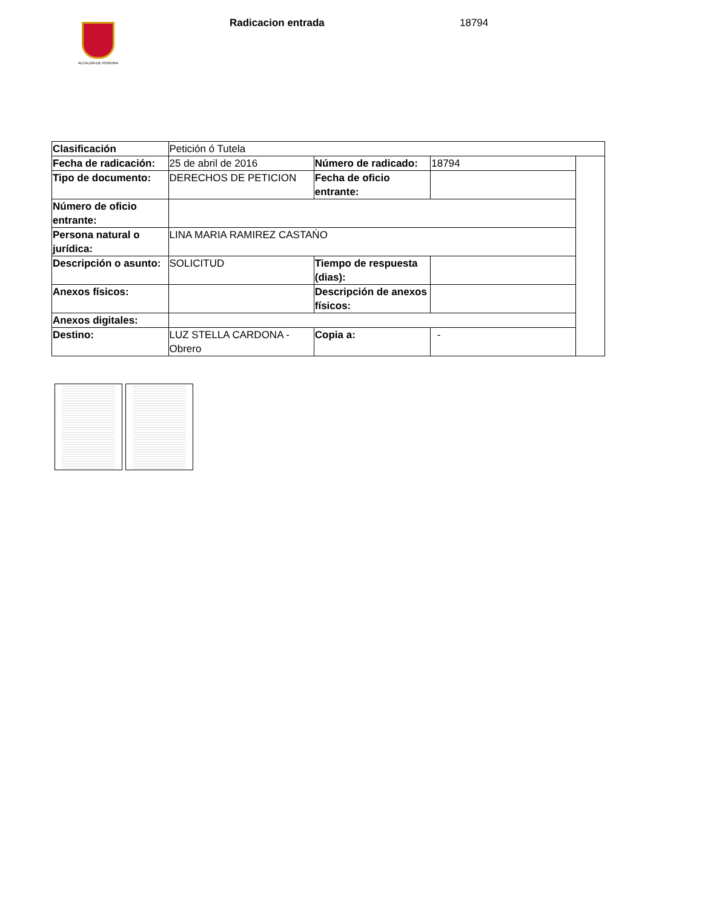ALCALDÍA DE PEREIRA
Radicacion entrada 18794
| Clasificación | Petición ó Tutela | | | |
| Fecha de radicación: | 25 de abril de 2016 | Número de radicado: | 18794 | |
| Tipo de documento: | DERECHOS DE PETICION | Fecha de oficio entrante: | | |
| Número de oficio entrante: | | | | |
| Persona natural o jurídica: | LINA MARIA RAMIREZ CASTAŃO | | | |
| Descripción o asunto: | SOLICITUD | Tiempo de respuesta (dias): | | |
| Anexos físicos: | | Descripción de anexos físicos: | | |
| Anexos digitales: | | | | |
| Destino: | LUZ STELLA CARDONA - Obrero | Copia a: | - | |